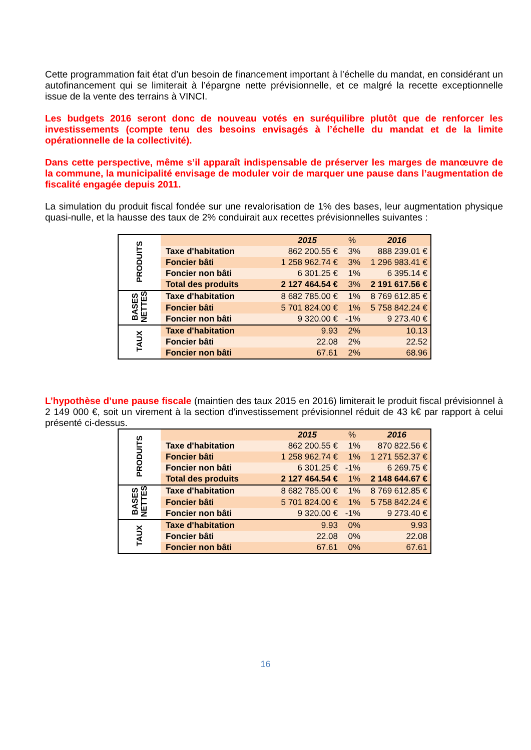Cette programmation fait état d’un besoin de financement important à l’échelle du mandat, en considérant un autofinancement qui se limiterait à l’épargne nette prévisionnelle, et ce malgré la recette exceptionnelle issue de la vente des terrains à VINCI.
Les budgets 2016 seront donc de nouveau votés en suréquilibre plutôt que de renforcer les investissements (compte tenu des besoins envisagés à l’échelle du mandat et de la limite opérationnelle de la collectivité).
Dans cette perspective, même s’il apparaît indispensable de préserver les marges de manœuvre de la commune, la municipalité envisage de moduler voir de marquer une pause dans l’augmentation de fiscalité engagée depuis 2011.
La simulation du produit fiscal fondée sur une revalorisation de 1% des bases, leur augmentation physique quasi-nulle, et la hausse des taux de 2% conduirait aux recettes prévisionnelles suivantes :
| PRODUITS | | 2015 | % | 2016 |
| | Taxe d'habitation | 862 200.55 € | 3% | 888 239.01 € |
| | Foncier bâti | 1 258 962.74 € | 3% | 1 296 983.41 € |
| | Foncier non bâti | 6 301.25 € | 1% | 6 395.14 € |
| | Total des produits | 2 127 464.54 € | 3% | 2 191 617.56 € |
| BASES NETTES | Taxe d'habitation | 8 682 785.00 € | 1% | 8 769 612.85 € |
| | Foncier bâti | 5 701 824.00 € | 1% | 5 758 842.24 € |
| | Foncier non bâti | 9 320.00 € | -1% | 9 273.40 € |
| TAUX | Taxe d'habitation | 9.93 | 2% | 10.13 |
| | Foncier bâti | 22.08 | 2% | 22.52 |
| | Foncier non bâti | 67.61 | 2% | 68.96 |
L’hypothèse d’une pause fiscale (maintien des taux 2015 en 2016) limiterait le produit fiscal prévisionnel à 2 149 000 €, soit un virement à la section d’investissement prévisionnel réduit de 43 k€ par rapport à celui présenté ci-dessus.
| PRODUITS | | 2015 | % | 2016 |
| | Taxe d'habitation | 862 200.55 € | 1% | 870 822.56 € |
| | Foncier bâti | 1 258 962.74 € | 1% | 1 271 552.37 € |
| | Foncier non bâti | 6 301.25 € | -1% | 6 269.75 € |
| | Total des produits | 2 127 464.54 € | 1% | 2 148 644.67 € |
| BASES NETTES | Taxe d'habitation | 8 682 785.00 € | 1% | 8 769 612.85 € |
| | Foncier bâti | 5 701 824.00 € | 1% | 5 758 842.24 € |
| | Foncier non bâti | 9 320.00 € | -1% | 9 273.40 € |
| TAUX | Taxe d'habitation | 9.93 | 0% | 9.93 |
| | Foncier bâti | 22.08 | 0% | 22.08 |
| | Foncier non bâti | 67.61 | 0% | 67.61 |
16